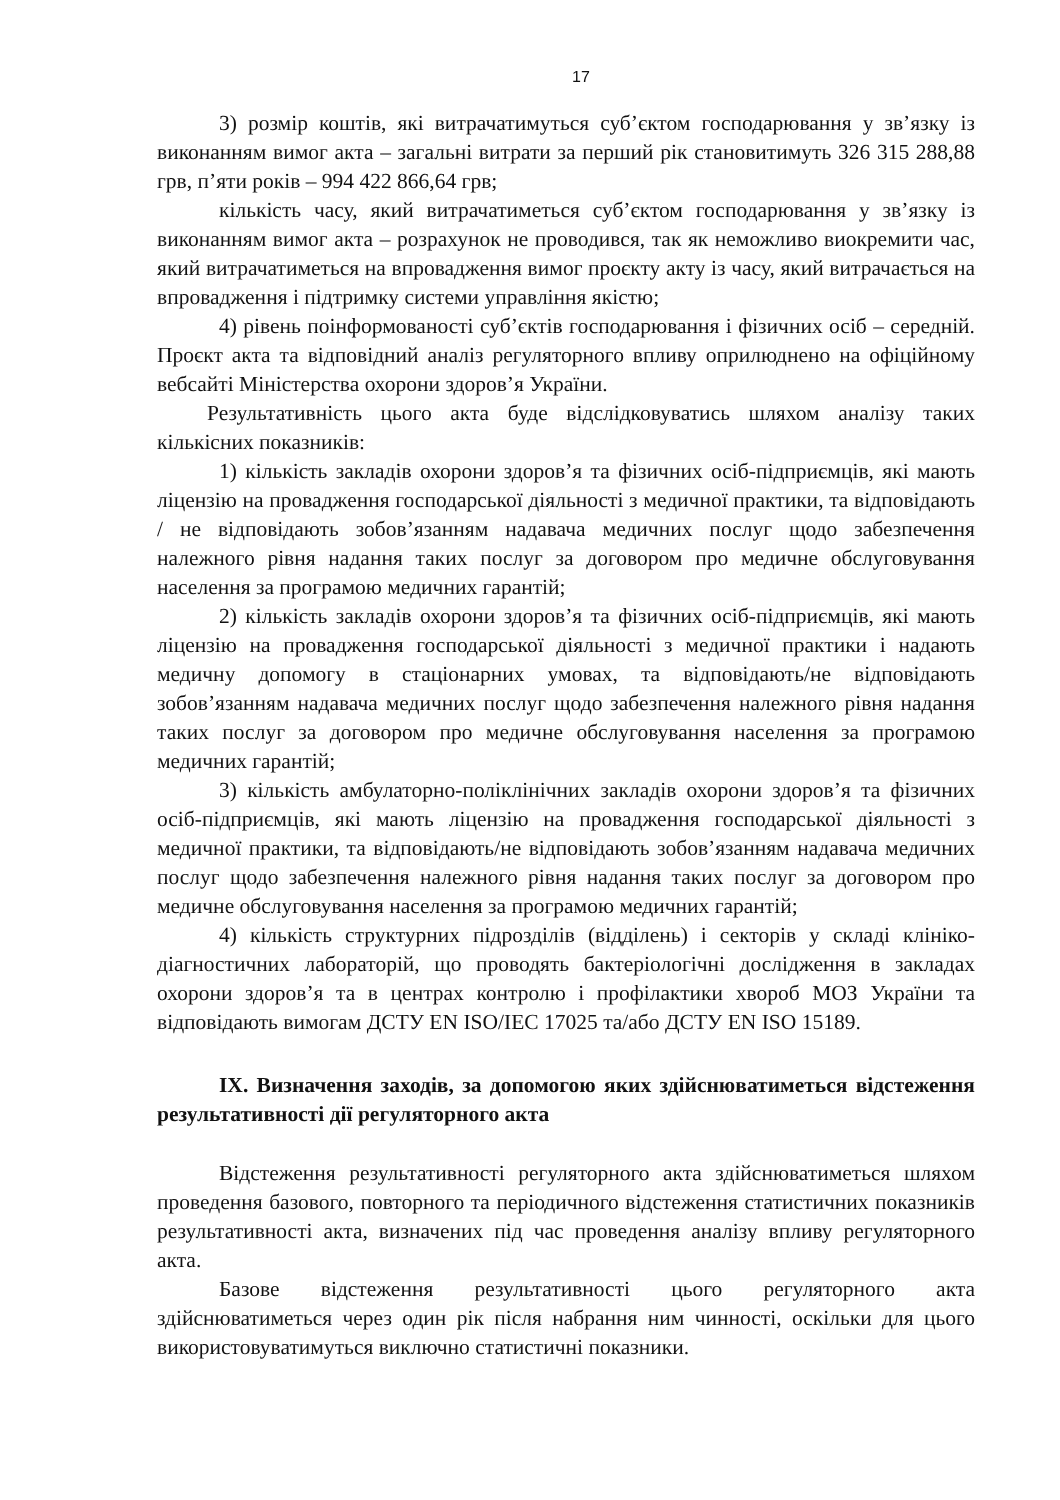17
3) розмір коштів, які витрачатимуться суб’єктом господарювання у зв’язку із виконанням вимог акта – загальні витрати за перший рік становитимуть 326 315 288,88 грв, п’яти років – 994 422 866,64 грв;
кількість часу, який витрачатиметься суб’єктом господарювання у зв’язку із виконанням вимог акта – розрахунок не проводився, так як неможливо виокремити час, який витрачатиметься на впровадження вимог проєкту акту із часу, який витрачається на впровадження і підтримку системи управління якістю;
4) рівень поінформованості суб’єктів господарювання і фізичних осіб – середній. Проєкт акта та відповідний аналіз регуляторного впливу оприлюднено на офіційному вебсайті Міністерства охорони здоров’я України.
Результативність цього акта буде відслідковуватись шляхом аналізу таких кількісних показників:
1) кількість закладів охорони здоров’я та фізичних осіб-підприємців, які мають ліцензію на провадження господарської діяльності з медичної практики, та відповідають / не відповідають зобов’язанням надавача медичних послуг щодо забезпечення належного рівня надання таких послуг за договором про медичне обслуговування населення за програмою медичних гарантій;
2) кількість закладів охорони здоров’я та фізичних осіб-підприємців, які мають ліцензію на провадження господарської діяльності з медичної практики і надають медичну допомогу в стаціонарних умовах, та відповідають/не відповідають зобов’язанням надавача медичних послуг щодо забезпечення належного рівня надання таких послуг за договором про медичне обслуговування населення за програмою медичних гарантій;
3) кількість амбулаторно-поліклінічних закладів охорони здоров’я та фізичних осіб-підприємців, які мають ліцензію на провадження господарської діяльності з медичної практики, та відповідають/не відповідають зобов’язанням надавача медичних послуг щодо забезпечення належного рівня надання таких послуг за договором про медичне обслуговування населення за програмою медичних гарантій;
4) кількість структурних підрозділів (відділень) і секторів у складі клініко-діагностичних лабораторій, що проводять бактеріологічні дослідження в закладах охорони здоров’я та в центрах контролю і профілактики хвороб МОЗ України та відповідають вимогам ДСТУ EN ISO/IEC 17025 та/або ДСТУ EN ISO 15189.
IX. Визначення заходів, за допомогою яких здійснюватиметься відстеження результативності дії регуляторного акта
Відстеження результативності регуляторного акта здійснюватиметься шляхом проведення базового, повторного та періодичного відстеження статистичних показників результативності акта, визначених під час проведення аналізу впливу регуляторного акта.
Базове відстеження результативності цього регуляторного акта здійснюватиметься через один рік після набрання ним чинності, оскільки для цього використовуватимуться виключно статистичні показники.